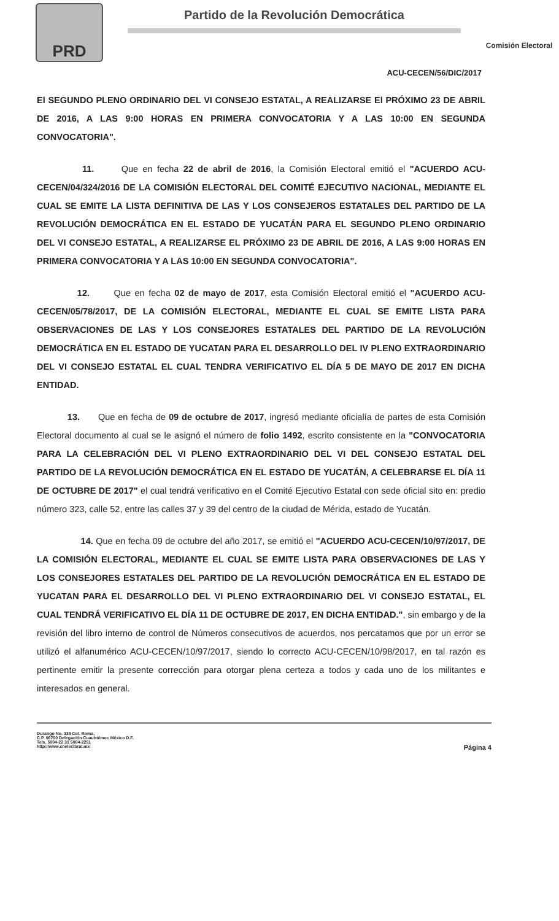PRD
Partido de la Revolución Democrática
Comisión Electoral
ACU-CECEN/56/DIC/2017
El SEGUNDO PLENO ORDINARIO DEL VI CONSEJO ESTATAL, A REALIZARSE El PRÓXIMO 23 DE ABRIL DE 2016, A LAS 9:00 HORAS EN PRIMERA CONVOCATORIA Y A LAS 10:00 EN SEGUNDA CONVOCATORIA".
11. Que en fecha 22 de abril de 2016, la Comisión Electoral emitió el "ACUERDO ACU-CECEN/04/324/2016 DE LA COMISIÓN ELECTORAL DEL COMITÉ EJECUTIVO NACIONAL, MEDIANTE EL CUAL SE EMITE LA LISTA DEFINITIVA DE LAS Y LOS CONSEJEROS ESTATALES DEL PARTIDO DE LA REVOLUCIÓN DEMOCRÁTICA EN EL ESTADO DE YUCATÁN PARA EL SEGUNDO PLENO ORDINARIO DEL VI CONSEJO ESTATAL, A REALIZARSE EL PRÓXIMO 23 DE ABRIL DE 2016, A LAS 9:00 HORAS EN PRIMERA CONVOCATORIA Y A LAS 10:00 EN SEGUNDA CONVOCATORIA".
12. Que en fecha 02 de mayo de 2017, esta Comisión Electoral emitió el "ACUERDO ACU-CECEN/05/78/2017, DE LA COMISIÓN ELECTORAL, MEDIANTE EL CUAL SE EMITE LISTA PARA OBSERVACIONES DE LAS Y LOS CONSEJORES ESTATALES DEL PARTIDO DE LA REVOLUCIÓN DEMOCRÁTICA EN EL ESTADO DE YUCATAN PARA EL DESARROLLO DEL IV PLENO EXTRAORDINARIO DEL VI CONSEJO ESTATAL EL CUAL TENDRA VERIFICATIVO EL DÍA 5 DE MAYO DE 2017 EN DICHA ENTIDAD.
13. Que en fecha de 09 de octubre de 2017, ingresó mediante oficialía de partes de esta Comisión Electoral documento al cual se le asignó el número de folio 1492, escrito consistente en la "CONVOCATORIA PARA LA CELEBRACIÓN DEL VI PLENO EXTRAORDINARIO DEL VI DEL CONSEJO ESTATAL DEL PARTIDO DE LA REVOLUCIÓN DEMOCRÁTICA EN EL ESTADO DE YUCATÁN, A CELEBRARSE EL DÍA 11 DE OCTUBRE DE 2017" el cual tendrá verificativo en el Comité Ejecutivo Estatal con sede oficial sito en: predio número 323, calle 52, entre las calles 37 y 39 del centro de la ciudad de Mérida, estado de Yucatán.
14. Que en fecha 09 de octubre del año 2017, se emitió el "ACUERDO ACU-CECEN/10/97/2017, DE LA COMISIÓN ELECTORAL, MEDIANTE EL CUAL SE EMITE LISTA PARA OBSERVACIONES DE LAS Y LOS CONSEJORES ESTATALES DEL PARTIDO DE LA REVOLUCIÓN DEMOCRÁTICA EN EL ESTADO DE YUCATAN PARA EL DESARROLLO DEL VI PLENO EXTRAORDINARIO DEL VI CONSEJO ESTATAL, EL CUAL TENDRÁ VERIFICATIVO EL DÍA 11 DE OCTUBRE DE 2017, EN DICHA ENTIDAD.", sin embargo y de la revisión del libro interno de control de Números consecutivos de acuerdos, nos percatamos que por un error se utilizó el alfanumérico ACU-CECEN/10/97/2017, siendo lo correcto ACU-CECEN/10/98/2017, en tal razón es pertinente emitir la presente corrección para otorgar plena certeza a todos y cada uno de los militantes e interesados en general.
Durango No. 338 Col. Roma,
C.P. 06700 Delegación Cuauhtémoc México D.F.
Tels. 5004-22 31 5004-2251
http://www.cnelectoral.mx
Página 4